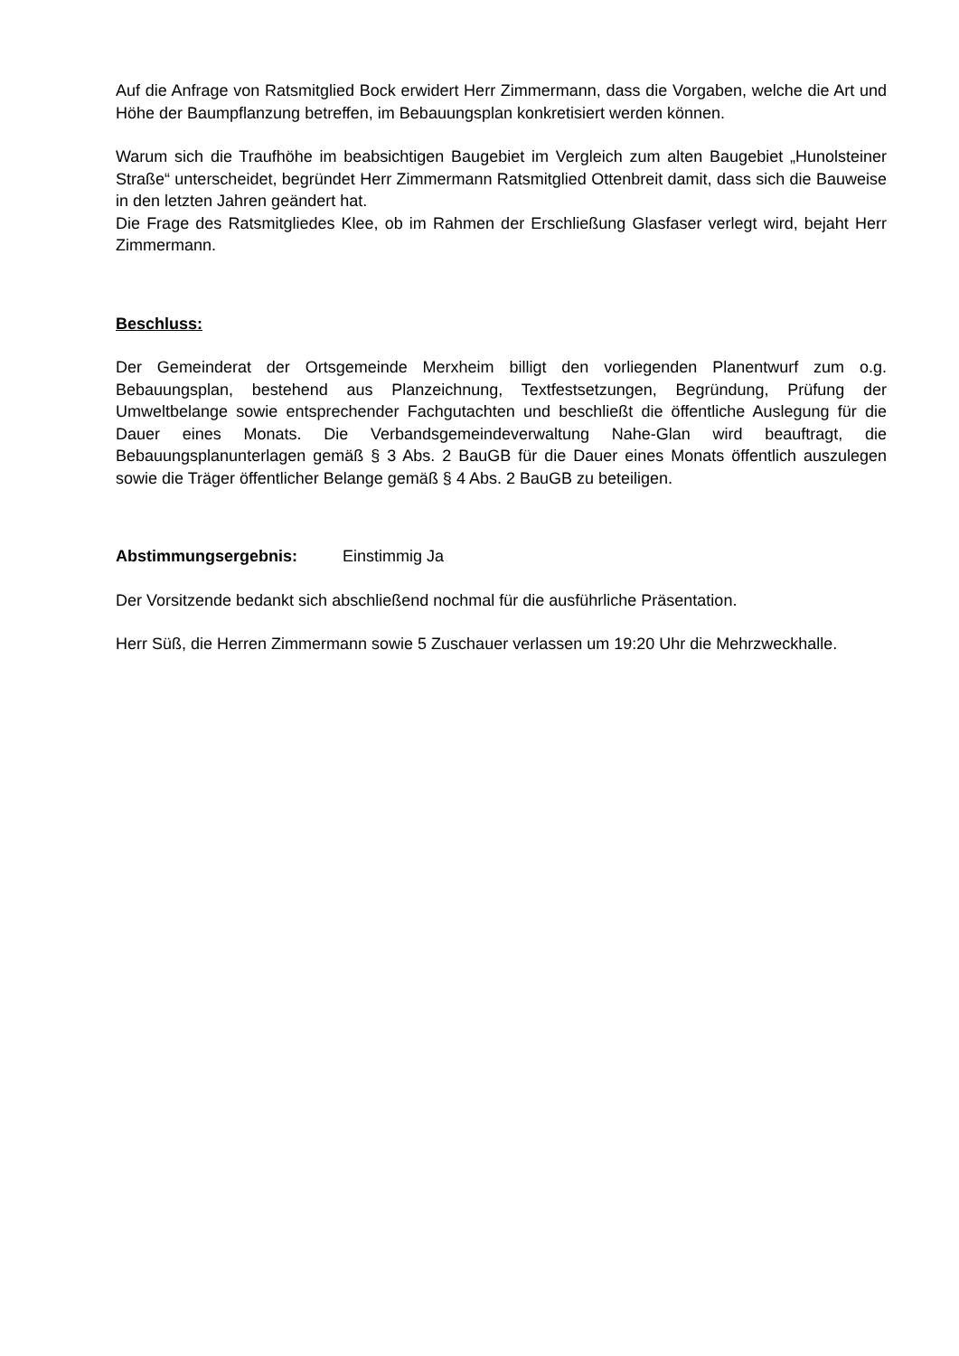Auf die Anfrage von Ratsmitglied Bock erwidert Herr Zimmermann, dass die Vorgaben, welche die Art und Höhe der Baumpflanzung betreffen, im Bebauungsplan konkretisiert werden können.
Warum sich die Traufhöhe im beabsichtigen Baugebiet im Vergleich zum alten Baugebiet „Hunolsteiner Straße“ unterscheidet, begründet Herr Zimmermann Ratsmitglied Ottenbreit damit, dass sich die Bauweise in den letzten Jahren geändert hat.
Die Frage des Ratsmitgliedes Klee, ob im Rahmen der Erschließung Glasfaser verlegt wird, bejaht Herr Zimmermann.
Beschluss:
Der Gemeinderat der Ortsgemeinde Merxheim billigt den vorliegenden Planentwurf zum o.g. Bebauungsplan, bestehend aus Planzeichnung, Textfestsetzungen, Begründung, Prüfung der Umweltbelange sowie entsprechender Fachgutachten und beschließt die öffentliche Auslegung für die Dauer eines Monats. Die Verbandsgemeindeverwaltung Nahe-Glan wird beauftragt, die Bebauungsplanunterlagen gemäß § 3 Abs. 2 BauGB für die Dauer eines Monats öffentlich auszulegen sowie die Träger öffentlicher Belange gemäß § 4 Abs. 2 BauGB zu beteiligen.
Abstimmungsergebnis: Einstimmig Ja
Der Vorsitzende bedankt sich abschließend nochmal für die ausführliche Präsentation.
Herr Süß, die Herren Zimmermann sowie 5 Zuschauer verlassen um 19:20 Uhr die Mehrzweckhalle.